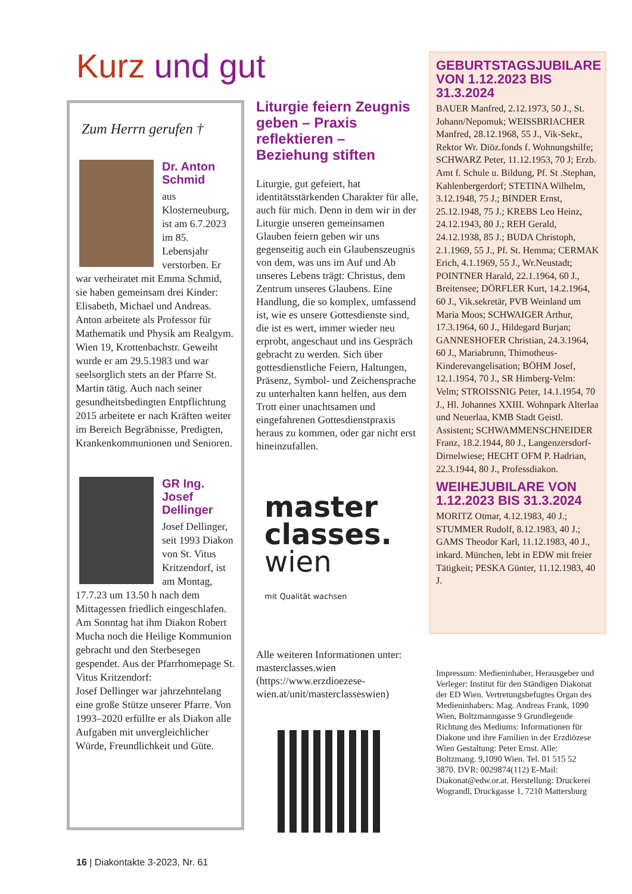Kurz und gut
Zum Herrn gerufen †
Dr. Anton Schmid
aus Klosterneuburg, ist am 6.7.2023 im 85. Lebensjahr verstorben. Er war verheiratet mit Emma Schmid, sie haben gemeinsam drei Kinder: Elisabeth, Michael und Andreas. Anton arbeitete als Professor für Mathematik und Physik am Realgym. Wien 19, Krottenbachstr. Geweiht wurde er am 29.5.1983 und war seelsorglich stets an der Pfarre St. Martin tätig. Auch nach seiner gesundheitsbedingten Entpflichtung 2015 arbeitete er nach Kräften weiter im Bereich Begräbnisse, Predigten, Krankenkommunionen und Senioren.
GR Ing. Josef Dellinger
Josef Dellinger, seit 1993 Diakon von St. Vitus Kritzendorf, ist am Montag, 17.7.23 um 13.50 h nach dem Mittagessen friedlich eingeschlafen. Am Sonntag hat ihm Diakon Robert Mucha noch die Heilige Kommunion gebracht und den Sterbesegen gespendet. Aus der Pfarrhomepage St. Vitus Kritzendorf:
Josef Dellinger war jahrzehntelang eine große Stütze unserer Pfarre. Von 1993–2020 erfüllte er als Diakon alle Aufgaben mit unvergleichlicher Würde, Freundlichkeit und Güte.
Liturgie feiern Zeugnis geben – Praxis reflektieren – Beziehung stiften
Liturgie, gut gefeiert, hat identitätsstärkenden Charakter für alle, auch für mich. Denn in dem wir in der Liturgie unseren gemeinsamen Glauben feiern geben wir uns gegenseitig auch ein Glaubenszeugnis von dem, was uns im Auf und Ab unseres Lebens trägt: Christus, dem Zentrum unseres Glaubens. Eine Handlung, die so komplex, umfassend ist, wie es unsere Gottesdienste sind, die ist es wert, immer wieder neu erprobt, angeschaut und ins Gespräch gebracht zu werden. Sich über gottesdienstliche Feiern, Haltungen, Präsenz, Symbol- und Zeichensprache zu unterhalten kann helfen, aus dem Trott einer unachtsamen und eingefahrenen Gottesdienstpraxis heraus zu kommen, oder gar nicht erst hineinzufallen.
master
classes.
wien mit Qualität wachsen
Alle weiteren Informationen unter: masterclasses.wien (https://www.erzdioezese-wien.at/unit/masterclasseswien)
GEBURTSTAGSJUBILARE VON 1.12.2023 BIS 31.3.2024
BAUER Manfred, 2.12.1973, 50 J., St. Johann/Nepomuk; WEISSBRIACHER Manfred, 28.12.1968, 55 J., Vik-Sekr., Rektor Wr. Diöz.fonds f. Wohnungshilfe; SCHWARZ Peter, 11.12.1953, 70 J; Erzb. Amt f. Schule u. Bildung, Pf. St .Stephan, Kahlenbergerdorf; STETINA Wilhelm, 3.12.1948, 75 J.; BINDER Ernst, 25.12.1948, 75 J.; KREBS Leo Heinz, 24.12.1943, 80 J.; REH Gerald, 24.12.1938, 85 J.; BUDA Christoph, 2.1.1969, 55 J., Pf. St. Hemma; CERMAK Erich, 4.1.1969, 55 J., Wr.Neustadt; POINTNER Harald, 22.1.1964, 60 J., Breitensee; DÖRFLER Kurt, 14.2.1964, 60 J., Vik.sekretär, PVB Weinland um Maria Moos; SCHWAIGER Arthur, 17.3.1964, 60 J., Hildegard Burjan; GANNESHOFER Christian, 24.3.1964, 60 J., Mariabrunn, Thimotheus-Kinderevangelisation; BÖHM Josef, 12.1.1954, 70 J., SR Himberg-Velm: Velm; STROISSNIG Peter, 14.1.1954, 70 J., Hl. Johannes XXIII. Wohnpark Alterlaa und Neuerlaa, KMB Stadt Geistl. Assistent; SCHWAMMENSCHNEIDER Franz, 18.2.1944, 80 J., Langenzersdorf-Dirnelwiese; HECHT OFM P. Hadrian, 22.3.1944, 80 J., Professdiakon.
WEIHEJUBILARE VON 1.12.2023 BIS 31.3.2024
MORITZ Otmar, 4.12.1983, 40 J.; STUMMER Rudolf, 8.12.1983, 40 J.; GAMS Theodor Karl, 11.12.1983, 40 J., inkard. München, lebt in EDW mit freier Tätigkeit; PESKA Günter, 11.12.1983, 40 J.
Impressum: Medieninhaber, Herausgeber und Verleger: Institut für den Ständigen Diakonat der ED Wien. Vertretungsbefugtes Organ des Medieninhabers: Mag. Andreas Frank, 1090 Wien, Boltzmanngasse 9 Grundlegende Richtung des Mediums: Informationen für Diakone und ihre Familien in der Erzdiözese Wien Gestaltung: Peter Ernst. Alle: Boltzmang. 9,1090 Wien. Tel. 01 515 52 3870. DVR: 0029874(112) E-Mail: Diakonat@edw.or.at. Herstellung: Druckerei Wograndl, Druckgasse 1, 7210 Mattersburg
16 | Diakontakte 3-2023, Nr. 61